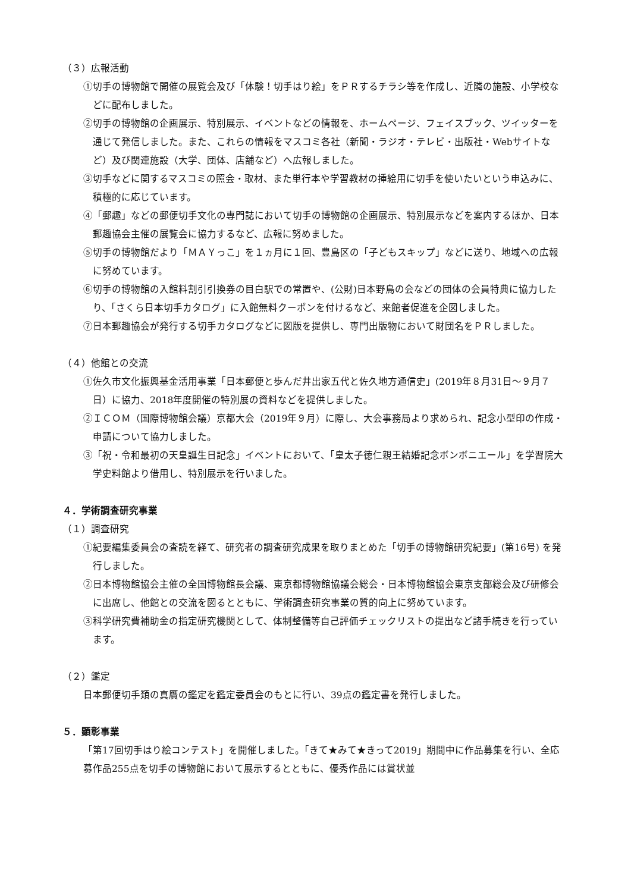（３）広報活動
①切手の博物館で開催の展覧会及び「体験！切手はり絵」をＰＲするチラシ等を作成し、近隣の施設、小学校などに配布しました。
②切手の博物館の企画展示、特別展示、イベントなどの情報を、ホームページ、フェイスブック、ツイッターを通じて発信しました。また、これらの情報をマスコミ各社（新聞・ラジオ・テレビ・出版社・Webサイトなど）及び関連施設（大学、団体、店舗など）へ広報しました。
③切手などに関するマスコミの照会・取材、また単行本や学習教材の挿絵用に切手を使いたいという申込みに、積極的に応じています。
④「郵趣」などの郵便切手文化の専門誌において切手の博物館の企画展示、特別展示などを案内するほか、日本郵趣協会主催の展覧会に協力するなど、広報に努めました。
⑤切手の博物館だより「ＭＡＹっこ」を１ヵ月に１回、豊島区の「子どもスキップ」などに送り、地域への広報に努めています。
⑥切手の博物館の入館料割引引換券の目白駅での常置や、(公財)日本野鳥の会などの団体の会員特典に協力したり、「さくら日本切手カタログ」に入館無料クーポンを付けるなど、来館者促進を企図しました。
⑦日本郵趣協会が発行する切手カタログなどに図版を提供し、専門出版物において財団名をＰＲしました。
（４）他館との交流
①佐久市文化振興基金活用事業「日本郵便と歩んだ井出家五代と佐久地方通信史」(2019年８月31日～９月７日）に協力、2018年度開催の特別展の資料などを提供しました。
②ＩＣＯＭ（国際博物館会議）京都大会（2019年９月）に際し、大会事務局より求められ、記念小型印の作成・申請について協力しました。
③「祝・令和最初の天皇誕生日記念」イベントにおいて、「皇太子徳仁親王結婚記念ボンボニエール」を学習院大学史料館より借用し、特別展示を行いました。
４．学術調査研究事業
（１）調査研究
①紀要編集委員会の査読を経て、研究者の調査研究成果を取りまとめた「切手の博物館研究紀要」(第16号) を発行しました。
②日本博物館協会主催の全国博物館長会議、東京都博物館協議会総会・日本博物館協会東京支部総会及び研修会に出席し、他館との交流を図るとともに、学術調査研究事業の質的向上に努めています。
③科学研究費補助金の指定研究機関として、体制整備等自己評価チェックリストの提出など諸手続きを行っています。
（２）鑑定
日本郵便切手類の真贋の鑑定を鑑定委員会のもとに行い、39点の鑑定書を発行しました。
５．顕彰事業
「第17回切手はり絵コンテスト」を開催しました。「きて★みて★きって2019」期間中に作品募集を行い、全応募作品255点を切手の博物館において展示するとともに、優秀作品には賞状並